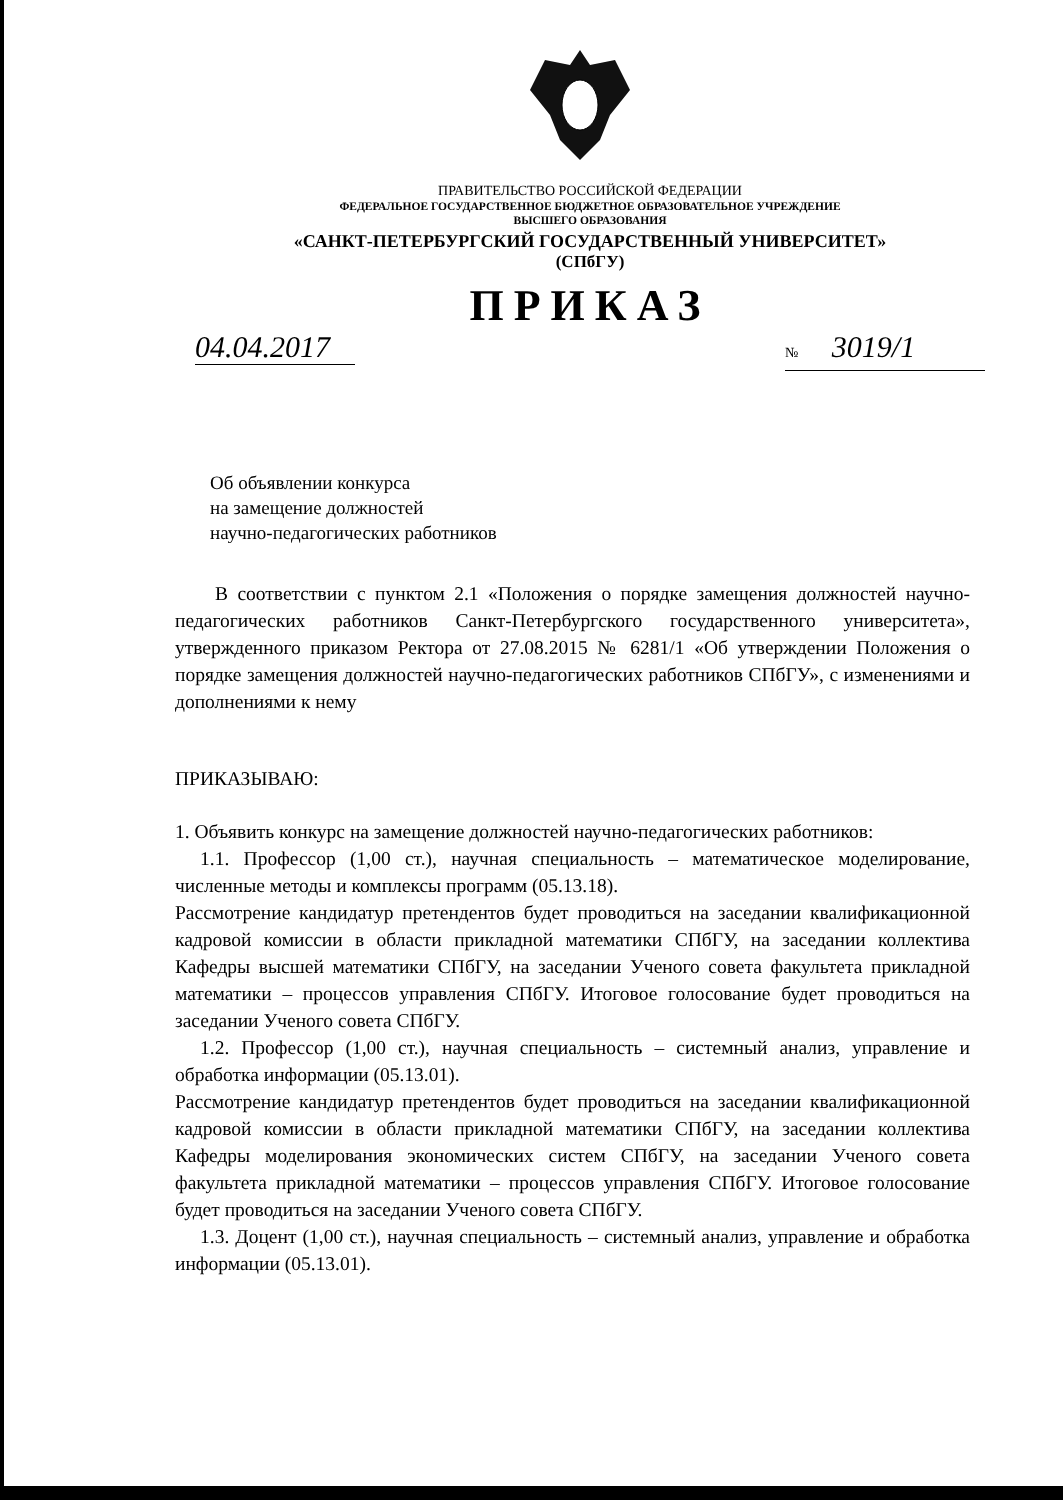ПРАВИТЕЛЬСТВО РОССИЙСКОЙ ФЕДЕРАЦИИ
ФЕДЕРАЛЬНОЕ ГОСУДАРСТВЕННОЕ БЮДЖЕТНОЕ ОБРАЗОВАТЕЛЬНОЕ УЧРЕЖДЕНИЕ
ВЫСШЕГО ОБРАЗОВАНИЯ
«САНКТ-ПЕТЕРБУРГСКИЙ ГОСУДАРСТВЕННЫЙ УНИВЕРСИТЕТ»
(СПбГУ)
ПРИКАЗ
04.04.2017
№ 3019/1
Об объявлении конкурса
на замещение должностей
научно-педагогических работников
В соответствии с пунктом 2.1 «Положения о порядке замещения должностей научно-педагогических работников Санкт-Петербургского государственного университета», утвержденного приказом Ректора от 27.08.2015 № 6281/1 «Об утверждении Положения о порядке замещения должностей научно-педагогических работников СПбГУ», с изменениями и дополнениями к нему
ПРИКАЗЫВАЮ:
1. Объявить конкурс на замещение должностей научно-педагогических работников:
1.1. Профессор (1,00 ст.), научная специальность – математическое моделирование, численные методы и комплексы программ (05.13.18).
Рассмотрение кандидатур претендентов будет проводиться на заседании квалификационной кадровой комиссии в области прикладной математики СПбГУ, на заседании коллектива Кафедры высшей математики СПбГУ, на заседании Ученого совета факультета прикладной математики – процессов управления СПбГУ. Итоговое голосование будет проводиться на заседании Ученого совета СПбГУ.
1.2. Профессор (1,00 ст.), научная специальность – системный анализ, управление и обработка информации (05.13.01).
Рассмотрение кандидатур претендентов будет проводиться на заседании квалификационной кадровой комиссии в области прикладной математики СПбГУ, на заседании коллектива Кафедры моделирования экономических систем СПбГУ, на заседании Ученого совета факультета прикладной математики – процессов управления СПбГУ. Итоговое голосование будет проводиться на заседании Ученого совета СПбГУ.
1.3. Доцент (1,00 ст.), научная специальность – системный анализ, управление и обработка информации (05.13.01).